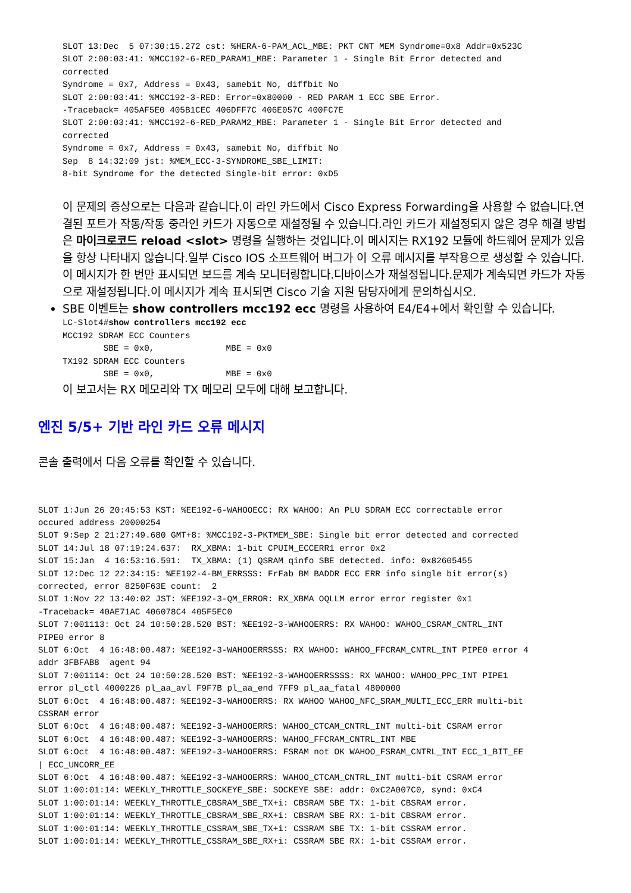SLOT 13:Dec  5 07:30:15.272 cst: %HERA-6-PAM_ACL_MBE: PKT CNT MEM Syndrome=0x8 Addr=0x523C
SLOT 2:00:03:41: %MCC192-6-RED_PARAM1_MBE: Parameter 1 - Single Bit Error detected and
corrected
Syndrome = 0x7, Address = 0x43, samebit No, diffbit No
SLOT 2:00:03:41: %MCC192-3-RED: Error=0x80000 - RED PARAM 1 ECC SBE Error.
-Traceback= 405AF5E0 405B1CEC 406DFF7C 406E057C 400FC7E
SLOT 2:00:03:41: %MCC192-6-RED_PARAM2_MBE: Parameter 1 - Single Bit Error detected and
corrected
Syndrome = 0x7, Address = 0x43, samebit No, diffbit No
Sep  8 14:32:09 jst: %MEM_ECC-3-SYNDROME_SBE_LIMIT:
8-bit Syndrome for the detected Single-bit error: 0xD5
이 문제의 증상으로는 다음과 같습니다.이 라인 카드에서 Cisco Express Forwarding을 사용할 수 없습니다.연결된 포트가 작동/작동 중라인 카드가 자동으로 재설정될 수 있습니다.라인 카드가 재설정되지 않은 경우 해결 방법은 마이크로코드 reload <slot> 명령을 실행하는 것입니다.이 메시지는 RX192 모듈에 하드웨어 문제가 있음을 항상 나타내지 않습니다.일부 Cisco IOS 소프트웨어 버그가 이 오류 메시지를 부작용으로 생성할 수 있습니다.이 메시지가 한 번만 표시되면 보드를 계속 모니터링합니다.디바이스가 재설정됩니다.문제가 계속되면 카드가 자동으로 재설정됩니다.이 메시지가 계속 표시되면 Cisco 기술 지원 담당자에게 문의하십시오.
SBE 이벤트는 show controllers mcc192 ecc 명령을 사용하여 E4/E4+에서 확인할 수 있습니다.
LC-Slot4#show controllers mcc192 ecc
MCC192 SDRAM ECC Counters
        SBE = 0x0,              MBE = 0x0
TX192 SDRAM ECC Counters
        SBE = 0x0,              MBE = 0x0
이 보고서는 RX 메모리와 TX 메모리 모두에 대해 보고합니다.
엔진 5/5+ 기반 라인 카드 오류 메시지
콘솔 출력에서 다음 오류를 확인할 수 있습니다.
SLOT 1:Jun 26 20:45:53 KST: %EE192-6-WAHOOECC: RX WAHOO: An PLU SDRAM ECC correctable error
occured address 20000254
SLOT 9:Sep 2 21:27:49.680 GMT+8: %MCC192-3-PKTMEM_SBE: Single bit error detected and corrected
SLOT 14:Jul 18 07:19:24.637:  RX_XBMA: 1-bit CPUIM_ECCERR1 error 0x2
SLOT 15:Jan  4 16:53:16.591:  TX_XBMA: (1) QSRAM qinfo SBE detected. info: 0x82605455
SLOT 12:Dec 12 22:34:15: %EE192-4-BM_ERRSSS: FrFab BM BADDR ECC ERR info single bit error(s)
corrected, error 8250F63E count:  2
SLOT 1:Nov 22 13:40:02 JST: %EE192-3-QM_ERROR: RX_XBMA OQLLM error error register 0x1
-Traceback= 40AE71AC 406078C4 405F5EC0
SLOT 7:001113: Oct 24 10:50:28.520 BST: %EE192-3-WAHOOERRS: RX WAHOO: WAHOO_CSRAM_CNTRL_INT
PIPE0 error 8
SLOT 6:Oct  4 16:48:00.487: %EE192-3-WAHOOERRSSS: RX WAHOO: WAHOO_FFCRAM_CNTRL_INT PIPE0 error 4
addr 3FBFAB8  agent 94
SLOT 7:001114: Oct 24 10:50:28.520 BST: %EE192-3-WAHOOERRSSSS: RX WAHOO: WAHOO_PPC_INT PIPE1
error pl_ctl 4000226 pl_aa_avl F9F7B pl_aa_end 7FF9 pl_aa_fatal 4800000
SLOT 6:Oct  4 16:48:00.487: %EE192-3-WAHOOERRS: RX WAHOO WAHOO_NFC_SRAM_MULTI_ECC_ERR multi-bit
CSSRAM error
SLOT 6:Oct  4 16:48:00.487: %EE192-3-WAHOOERRS: WAHOO_CTCAM_CNTRL_INT multi-bit CSRAM error
SLOT 6:Oct  4 16:48:00.487: %EE192-3-WAHOOERRS: WAHOO_FFCRAM_CNTRL_INT MBE
SLOT 6:Oct  4 16:48:00.487: %EE192-3-WAHOOERRS: FSRAM not OK WAHOO_FSRAM_CNTRL_INT ECC_1_BIT_EE
| ECC_UNCORR_EE
SLOT 6:Oct  4 16:48:00.487: %EE192-3-WAHOOERRS: WAHOO_CTCAM_CNTRL_INT multi-bit CSRAM error
SLOT 1:00:01:14: WEEKLY_THROTTLE_SOCKEYE_SBE: SOCKEYE SBE: addr: 0xC2A007C0, synd: 0xC4
SLOT 1:00:01:14: WEEKLY_THROTTLE_CBSRAM_SBE_TX+i: CBSRAM SBE TX: 1-bit CBSRAM error.
SLOT 1:00:01:14: WEEKLY_THROTTLE_CBSRAM_SBE_RX+i: CBSRAM SBE RX: 1-bit CBSRAM error.
SLOT 1:00:01:14: WEEKLY_THROTTLE_CSSRAM_SBE_TX+i: CSSRAM SBE TX: 1-bit CSSRAM error.
SLOT 1:00:01:14: WEEKLY_THROTTLE_CSSRAM_SBE_RX+i: CSSRAM SBE RX: 1-bit CSSRAM error.